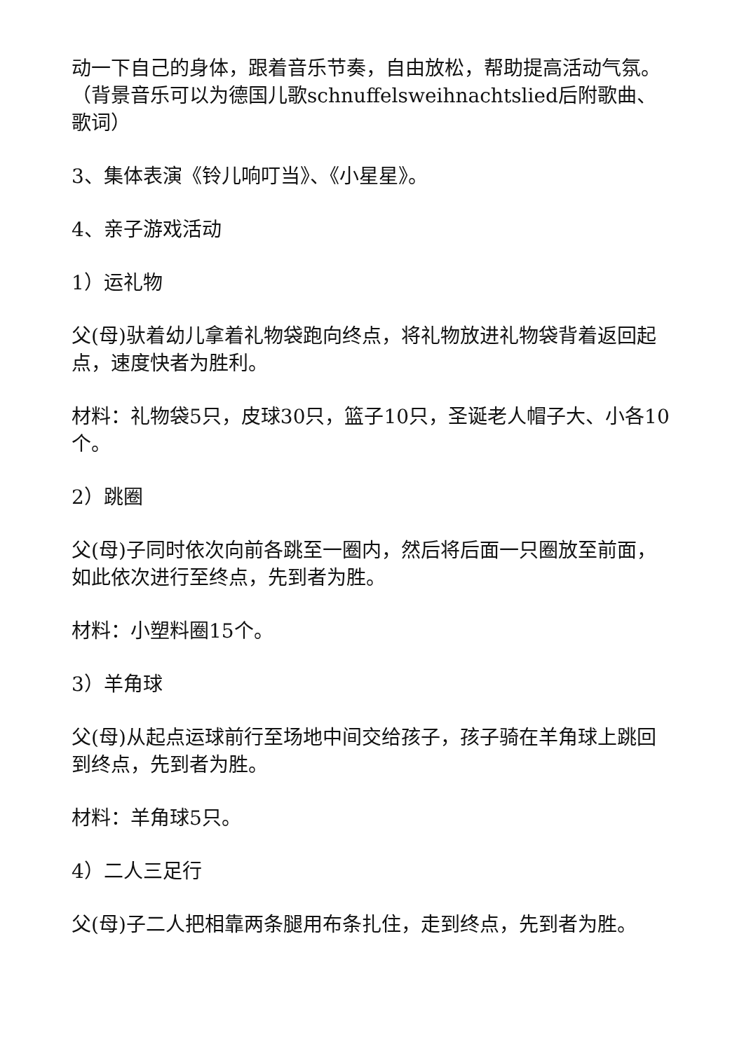动一下自己的身体，跟着音乐节奏，自由放松，帮助提高活动气氛。（背景音乐可以为德国儿歌schnuffelsweihnachtslied后附歌曲、歌词）
3、集体表演《铃儿响叮当》、《小星星》。
4、亲子游戏活动
1）运礼物
父(母)驮着幼儿拿着礼物袋跑向终点，将礼物放进礼物袋背着返回起点，速度快者为胜利。
材料：礼物袋5只，皮球30只，篮子10只，圣诞老人帽子大、小各10个。
2）跳圈
父(母)子同时依次向前各跳至一圈内，然后将后面一只圈放至前面，如此依次进行至终点，先到者为胜。
材料：小塑料圈15个。
3）羊角球
父(母)从起点运球前行至场地中间交给孩子，孩子骑在羊角球上跳回到终点，先到者为胜。
材料：羊角球5只。
4）二人三足行
父(母)子二人把相靠两条腿用布条扎住，走到终点，先到者为胜。